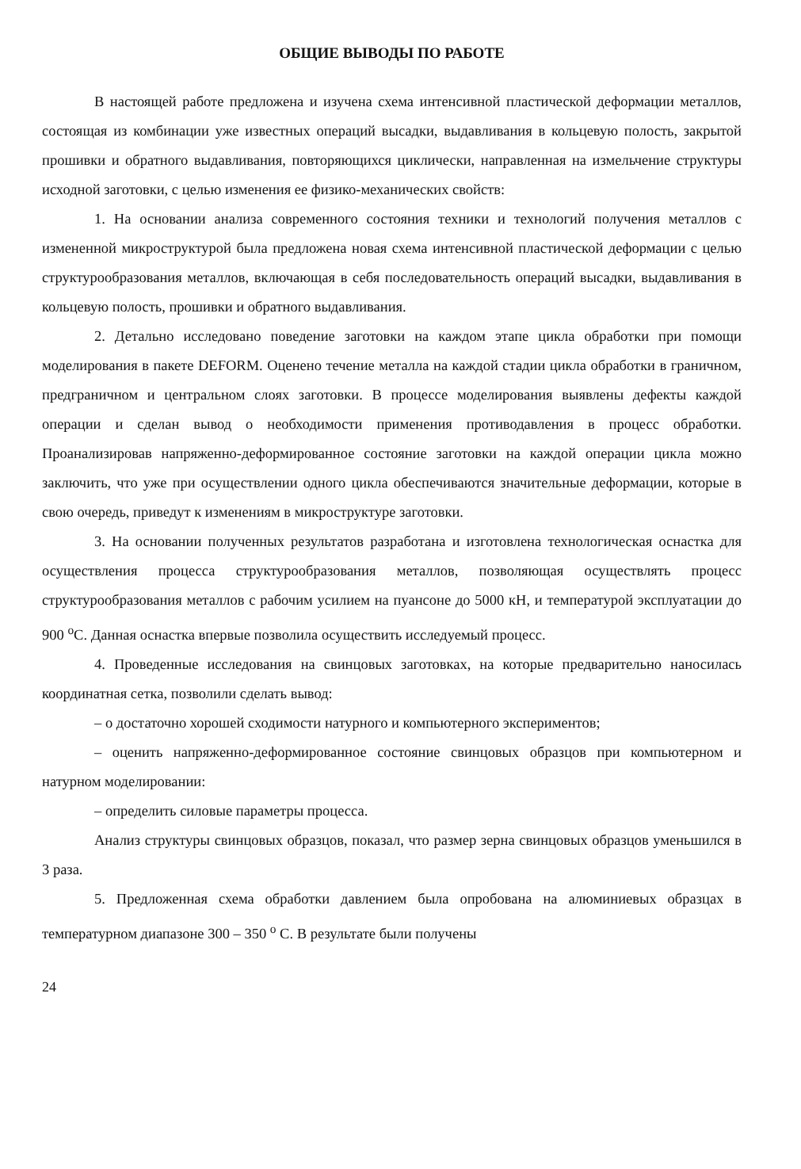ОБЩИЕ ВЫВОДЫ ПО РАБОТЕ
В настоящей работе предложена и изучена схема интенсивной пластической деформации металлов, состоящая из комбинации уже известных операций высадки, выдавливания в кольцевую полость, закрытой прошивки и обратного выдавливания, повторяющихся циклически, направленная на измельчение структуры исходной заготовки, с целью изменения ее физико-механических свойств:
1. На основании анализа современного состояния техники и технологий получения металлов с измененной микроструктурой была предложена новая схема интенсивной пластической деформации с целью структурообразования металлов, включающая в себя последовательность операций высадки, выдавливания в кольцевую полость, прошивки и обратного выдавливания.
2. Детально исследовано поведение заготовки на каждом этапе цикла обработки при помощи моделирования в пакете DEFORM. Оценено течение металла на каждой стадии цикла обработки в граничном, предграничном и центральном слоях заготовки. В процессе моделирования выявлены дефекты каждой операции и сделан вывод о необходимости применения противодавления в процесс обработки. Проанализировав напряженно-деформированное состояние заготовки на каждой операции цикла можно заключить, что уже при осуществлении одного цикла обеспечиваются значительные деформации, которые в свою очередь, приведут к изменениям в микроструктуре заготовки.
3. На основании полученных результатов разработана и изготовлена технологическая оснастка для осуществления процесса структурообразования металлов, позволяющая осуществлять процесс структурообразования металлов с рабочим усилием на пуансоне до 5000 кН, и температурой эксплуатации до 900 <sup>о</sup>С. Данная оснастка впервые позволила осуществить исследуемый процесс.
4. Проведенные исследования на свинцовых заготовках, на которые предварительно наносилась координатная сетка, позволили сделать вывод:
– о достаточно хорошей сходимости натурного и компьютерного экспериментов;
– оценить напряженно-деформированное состояние свинцовых образцов при компьютерном и натурном моделировании:
– определить силовые параметры процесса.
Анализ структуры свинцовых образцов, показал, что размер зерна свинцовых образцов уменьшился в 3 раза.
5. Предложенная схема обработки давлением была опробована на алюминиевых образцах в температурном диапазоне 300 – 350 <sup>о</sup> С. В результате были получены
24